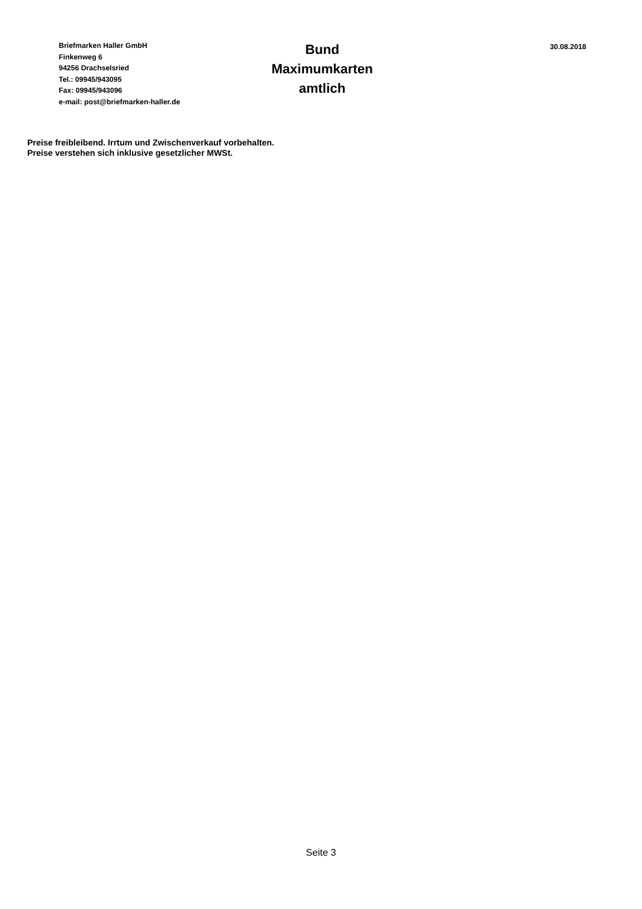Briefmarken Haller GmbH
Finkenweg 6
94256 Drachselsried
Tel.: 09945/943095
Fax: 09945/943096
e-mail: post@briefmarken-haller.de
Bund
Maximumkarten
amtlich
30.08.2018
Preise freibleibend. Irrtum und Zwischenverkauf vorbehalten.
Preise verstehen sich inklusive gesetzlicher MWSt.
Seite 3